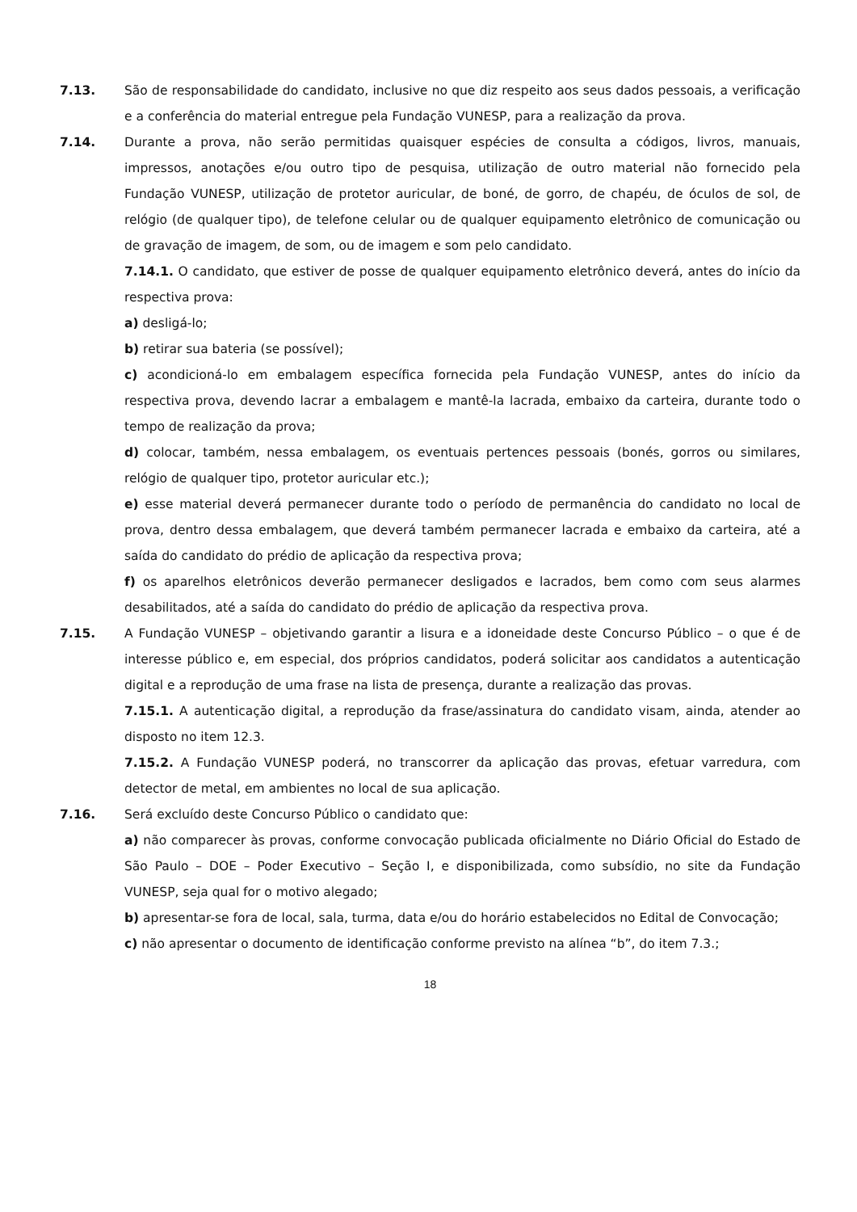7.13. São de responsabilidade do candidato, inclusive no que diz respeito aos seus dados pessoais, a verificação e a conferência do material entregue pela Fundação VUNESP, para a realização da prova.
7.14. Durante a prova, não serão permitidas quaisquer espécies de consulta a códigos, livros, manuais, impressos, anotações e/ou outro tipo de pesquisa, utilização de outro material não fornecido pela Fundação VUNESP, utilização de protetor auricular, de boné, de gorro, de chapéu, de óculos de sol, de relógio (de qualquer tipo), de telefone celular ou de qualquer equipamento eletrônico de comunicação ou de gravação de imagem, de som, ou de imagem e som pelo candidato.
7.14.1. O candidato, que estiver de posse de qualquer equipamento eletrônico deverá, antes do início da respectiva prova:
a) desligá-lo;
b) retirar sua bateria (se possível);
c) acondicioná-lo em embalagem específica fornecida pela Fundação VUNESP, antes do início da respectiva prova, devendo lacrar a embalagem e mantê-la lacrada, embaixo da carteira, durante todo o tempo de realização da prova;
d) colocar, também, nessa embalagem, os eventuais pertences pessoais (bonés, gorros ou similares, relógio de qualquer tipo, protetor auricular etc.);
e) esse material deverá permanecer durante todo o período de permanência do candidato no local de prova, dentro dessa embalagem, que deverá também permanecer lacrada e embaixo da carteira, até a saída do candidato do prédio de aplicação da respectiva prova;
f) os aparelhos eletrônicos deverão permanecer desligados e lacrados, bem como com seus alarmes desabilitados, até a saída do candidato do prédio de aplicação da respectiva prova.
7.15. A Fundação VUNESP – objetivando garantir a lisura e a idoneidade deste Concurso Público – o que é de interesse público e, em especial, dos próprios candidatos, poderá solicitar aos candidatos a autenticação digital e a reprodução de uma frase na lista de presença, durante a realização das provas.
7.15.1. A autenticação digital, a reprodução da frase/assinatura do candidato visam, ainda, atender ao disposto no item 12.3.
7.15.2. A Fundação VUNESP poderá, no transcorrer da aplicação das provas, efetuar varredura, com detector de metal, em ambientes no local de sua aplicação.
7.16. Será excluído deste Concurso Público o candidato que:
a) não comparecer às provas, conforme convocação publicada oficialmente no Diário Oficial do Estado de São Paulo – DOE – Poder Executivo – Seção I, e disponibilizada, como subsídio, no site da Fundação VUNESP, seja qual for o motivo alegado;
b) apresentar-se fora de local, sala, turma, data e/ou do horário estabelecidos no Edital de Convocação;
c) não apresentar o documento de identificação conforme previsto na alínea “b”, do item 7.3.;
18